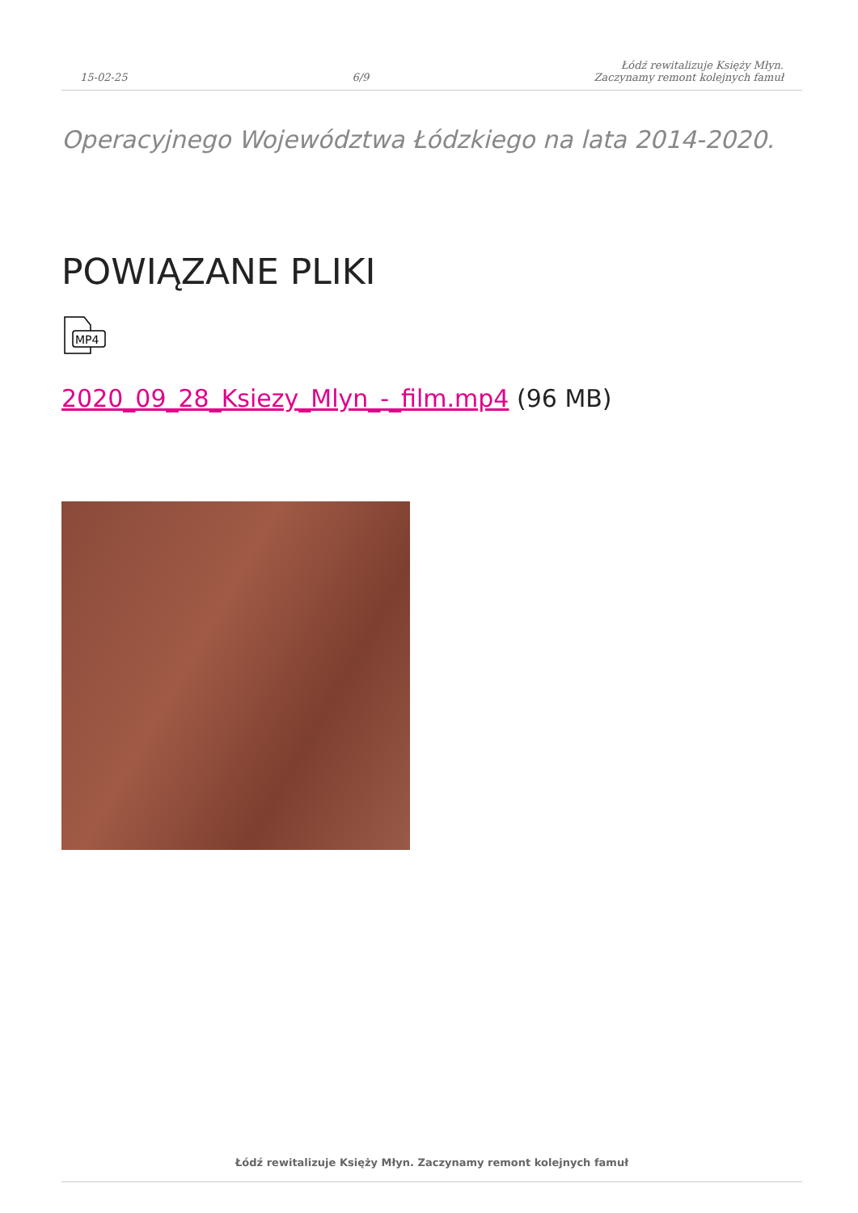15-02-25 6/9 Łódź rewitalizuje Księży Młyn.
Zaczynamy remont kolejnych famuł
Operacyjnego Województwa Łódzkiego na lata 2014-2020.
POWIĄZANE PLIKI
MP4
2020_09_28_Ksiezy_Mlyn_-_film.mp4 (96 MB)
Łódź rewitalizuje Księży Młyn. Zaczynamy remont kolejnych famuł